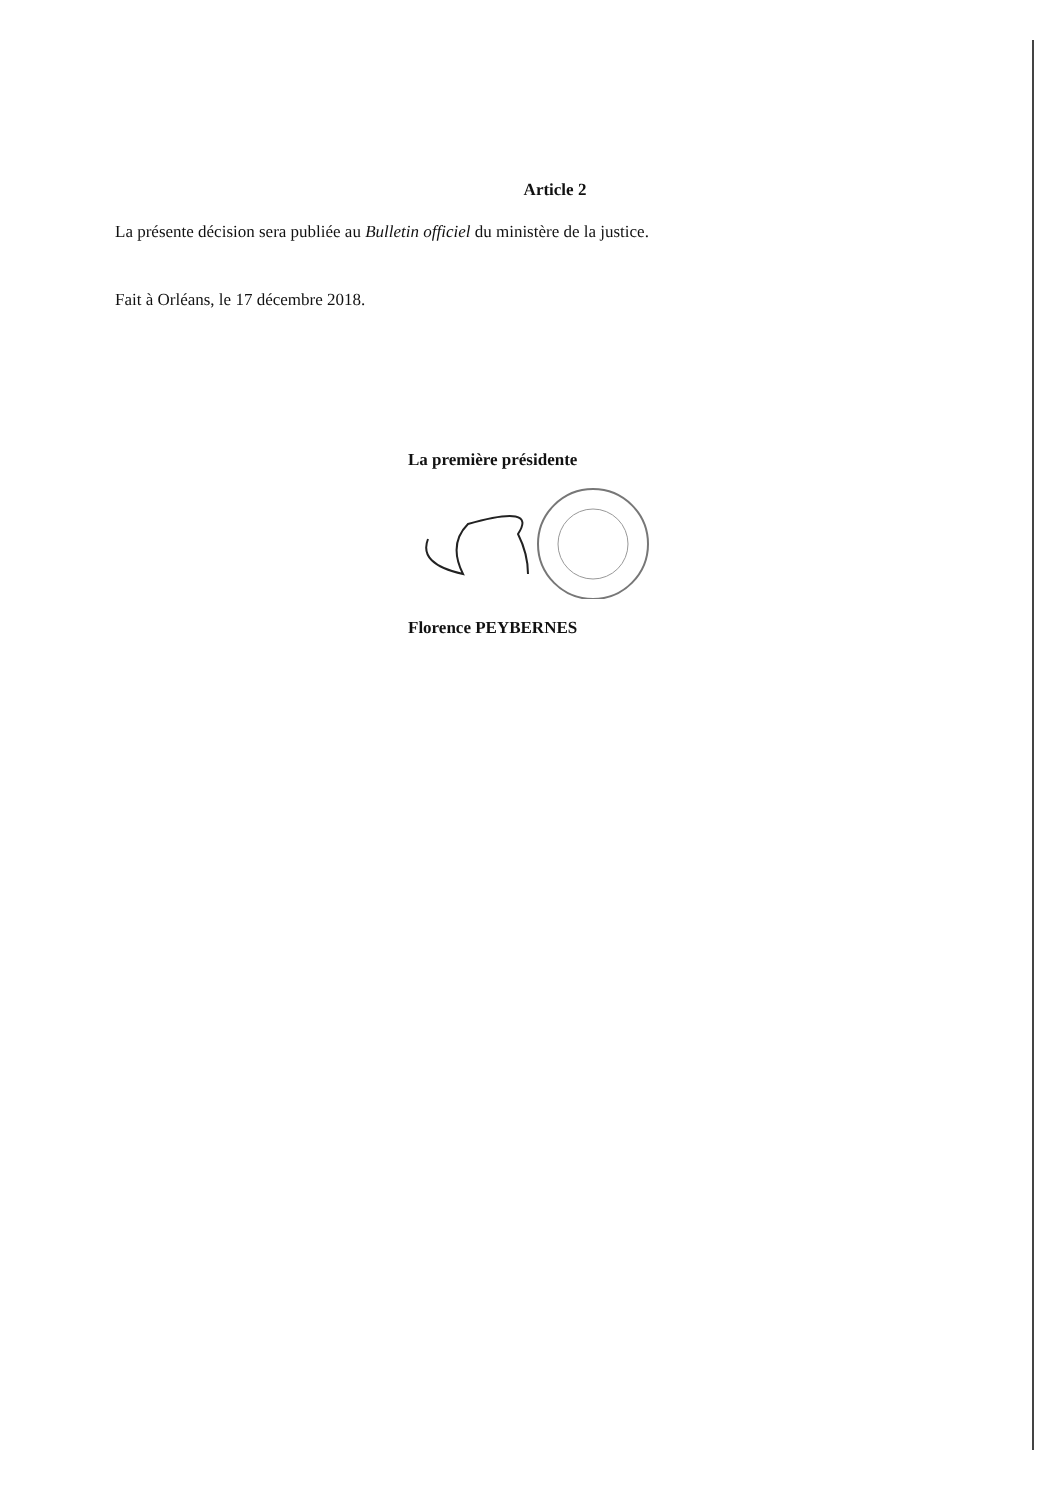Article 2
La présente décision sera publiée au Bulletin officiel du ministère de la justice.
Fait à Orléans, le 17 décembre 2018.
La première présidente
Florence PEYBERNES